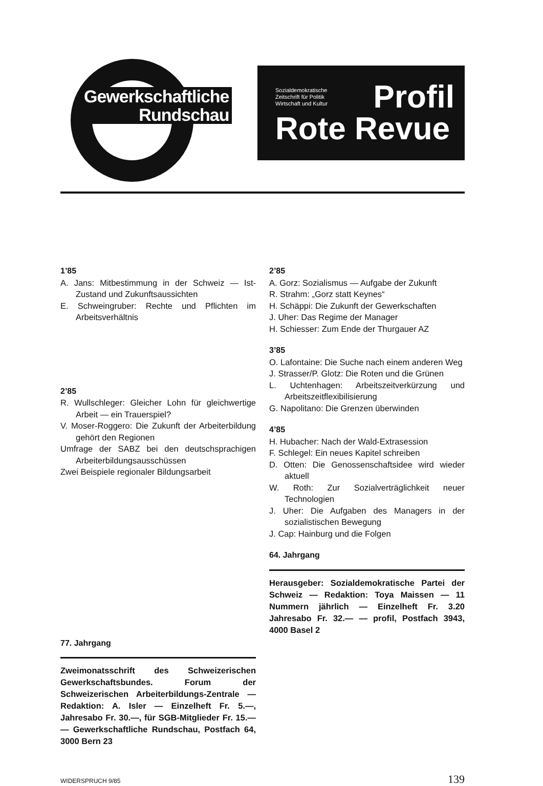Gewerkschaftliche
Rundschau
Sozialdemokratische
Zeitschrift für Politik
Wirtschaft und Kultur
Profil
Rote Revue
1’85
A. Jans: Mitbestimmung in der Schweiz — Ist-Zustand und Zukunftsaussichten
E. Schweingruber: Rechte und Pflichten im Arbeitsverhältnis
2’85
R. Wullschleger: Gleicher Lohn für gleichwertige Arbeit — ein Trauerspiel?
V. Moser-Roggero: Die Zukunft der Arbeiterbildung gehört den Regionen
Umfrage der SABZ bei den deutschsprachigen Arbeiterbildungsausschüssen
Zwei Beispiele regionaler Bildungsarbeit
77. Jahrgang
Zweimonatsschrift des Schweizerischen Gewerkschaftsbundes. Forum der Schweizerischen Arbeiterbildungs-Zentrale — Redaktion: A. Isler — Einzelheft Fr. 5.—, Jahresabo Fr. 30.—, für SGB-Mitglieder Fr. 15.— — Gewerkschaftliche Rundschau, Postfach 64, 3000 Bern 23
2’85
A. Gorz: Sozialismus — Aufgabe der Zukunft
R. Strahm: „Gorz statt Keynes“
H. Schäppi: Die Zukunft der Gewerkschaften
J. Uher: Das Regime der Manager
H. Schiesser: Zum Ende der Thurgauer AZ
3’85
O. Lafontaine: Die Suche nach einem anderen Weg
J. Strasser/P. Glotz: Die Roten und die Grünen
L. Uchtenhagen: Arbeitszeitverkürzung und Arbeitszeitflexibilisierung
G. Napolitano: Die Grenzen überwinden
4’85
H. Hubacher: Nach der Wald-Extrasession
F. Schlegel: Ein neues Kapitel schreiben
D. Otten: Die Genossenschaftsidee wird wieder aktuell
W. Roth: Zur Sozialverträglichkeit neuer Technologien
J. Uher: Die Aufgaben des Managers in der sozialistischen Bewegung
J. Cap: Hainburg und die Folgen
64. Jahrgang
Herausgeber: Sozialdemokratische Partei der Schweiz — Redaktion: Toya Maissen — 11 Nummern jährlich — Einzelheft Fr. 3.20 Jahresabo Fr. 32.— — profil, Postfach 3943, 4000 Basel 2
WIDERSPRUCH 9/85 139